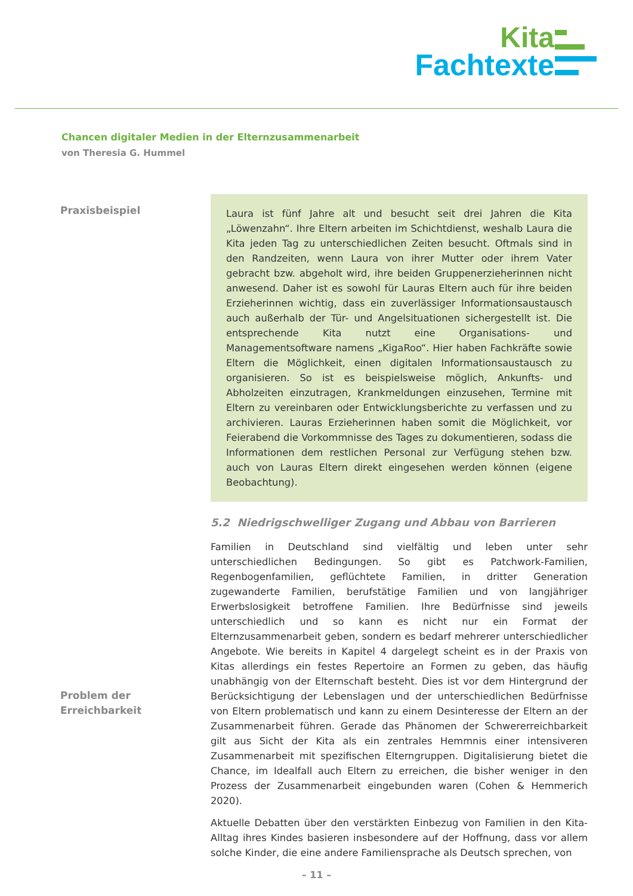Kita
Fachtexte
Chancen digitaler Medien in der Elternzusammenarbeit
von Theresia G. Hummel
Praxisbeispiel
Laura ist fünf Jahre alt und besucht seit drei Jahren die Kita „Löwenzahn“. Ihre Eltern arbeiten im Schichtdienst, weshalb Laura die Kita jeden Tag zu unterschiedlichen Zeiten besucht. Oftmals sind in den Randzeiten, wenn Laura von ihrer Mutter oder ihrem Vater gebracht bzw. abgeholt wird, ihre beiden Gruppenerzieherinnen nicht anwesend. Daher ist es sowohl für Lauras Eltern auch für ihre beiden Erzieherinnen wichtig, dass ein zuverlässiger Informationsaustausch auch außerhalb der Tür- und Angelsituationen sichergestellt ist. Die entsprechende Kita nutzt eine Organisations- und Managementsoftware namens „KigaRoo“. Hier haben Fachkräfte sowie Eltern die Möglichkeit, einen digitalen Informationsaustausch zu organisieren. So ist es beispielsweise möglich, Ankunfts- und Abholzeiten einzutragen, Krankmeldungen einzusehen, Termine mit Eltern zu vereinbaren oder Entwicklungsberichte zu verfassen und zu archivieren. Lauras Erzieherinnen haben somit die Möglichkeit, vor Feierabend die Vorkommnisse des Tages zu dokumentieren, sodass die Informationen dem restlichen Personal zur Verfügung stehen bzw. auch von Lauras Eltern direkt eingesehen werden können (eigene Beobachtung).
5.2 Niedrigschwelliger Zugang und Abbau von Barrieren
Familien in Deutschland sind vielfältig und leben unter sehr unterschiedlichen Bedingungen. So gibt es Patchwork-Familien, Regenbogenfamilien, geflüchtete Familien, in dritter Generation zugewanderte Familien, berufstätige Familien und von langjähriger Erwerbslosigkeit betroffene Familien. Ihre Bedürfnisse sind jeweils unterschiedlich und so kann es nicht nur ein Format der Elternzusammenarbeit geben, sondern es bedarf mehrerer unterschiedlicher Angebote. Wie bereits in Kapitel 4 dargelegt scheint es in der Praxis von Kitas allerdings ein festes Repertoire an Formen zu geben, das häufig unabhängig von der Elternschaft besteht. Dies ist vor dem Hintergrund der Berücksichtigung der Lebenslagen und der unterschiedlichen Bedürfnisse von Eltern problematisch und kann zu einem Desinteresse der Eltern an der Zusammenarbeit führen. Gerade das Phänomen der Schwererreichbarkeit gilt aus Sicht der Kita als ein zentrales Hemmnis einer intensiveren Zusammenarbeit mit spezifischen Elterngruppen. Digitalisierung bietet die Chance, im Idealfall auch Eltern zu erreichen, die bisher weniger in den Prozess der Zusammenarbeit eingebunden waren (Cohen & Hemmerich 2020).
Aktuelle Debatten über den verstärkten Einbezug von Familien in den Kita-Alltag ihres Kindes basieren insbesondere auf der Hoffnung, dass vor allem solche Kinder, die eine andere Familiensprache als Deutsch sprechen, von
Problem der
Erreichbarkeit
– 11 –